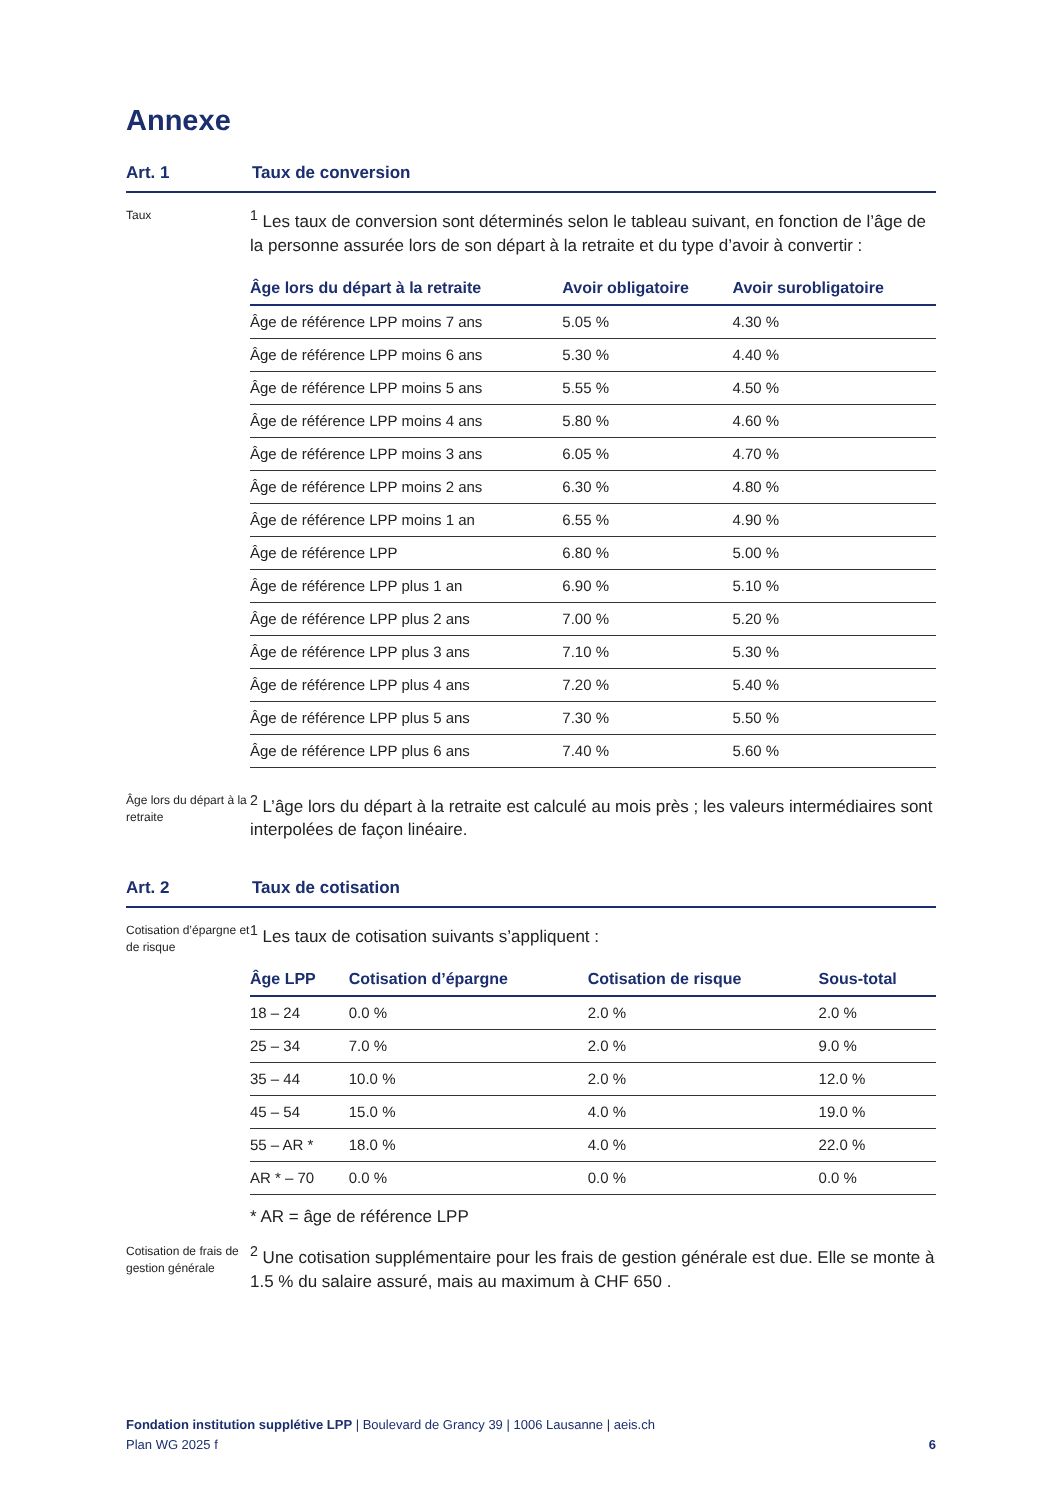Annexe
Art. 1 Taux de conversion
Taux
<sup>1</sup> Les taux de conversion sont déterminés selon le tableau suivant, en fonction de l’âge de la personne assurée lors de son départ à la retraite et du type d’avoir à convertir :
| Âge lors du départ à la retraite | Avoir obligatoire | Avoir surobligatoire |
| --- | --- | --- |
| Âge de référence LPP moins 7 ans | 5.05 % | 4.30 % |
| Âge de référence LPP moins 6 ans | 5.30 % | 4.40 % |
| Âge de référence LPP moins 5 ans | 5.55 % | 4.50 % |
| Âge de référence LPP moins 4 ans | 5.80 % | 4.60 % |
| Âge de référence LPP moins 3 ans | 6.05 % | 4.70 % |
| Âge de référence LPP moins 2 ans | 6.30 % | 4.80 % |
| Âge de référence LPP moins 1 an | 6.55 % | 4.90 % |
| Âge de référence LPP | 6.80 % | 5.00 % |
| Âge de référence LPP plus 1 an | 6.90 % | 5.10 % |
| Âge de référence LPP plus 2 ans | 7.00 % | 5.20 % |
| Âge de référence LPP plus 3 ans | 7.10 % | 5.30 % |
| Âge de référence LPP plus 4 ans | 7.20 % | 5.40 % |
| Âge de référence LPP plus 5 ans | 7.30 % | 5.50 % |
| Âge de référence LPP plus 6 ans | 7.40 % | 5.60 % |
Âge lors du départ à la retraite
<sup>2</sup> L’âge lors du départ à la retraite est calculé au mois près ; les valeurs intermédiaires sont interpolées de façon linéaire.
Art. 2 Taux de cotisation
Cotisation d’épargne et de risque
<sup>1</sup> Les taux de cotisation suivants s’appliquent :
| Âge LPP | Cotisation d’épargne | Cotisation de risque | Sous-total |
| --- | --- | --- | --- |
| 18 – 24 | 0.0 % | 2.0 % | 2.0 % |
| 25 – 34 | 7.0 % | 2.0 % | 9.0 % |
| 35 – 44 | 10.0 % | 2.0 % | 12.0 % |
| 45 – 54 | 15.0 % | 4.0 % | 19.0 % |
| 55 – AR * | 18.0 % | 4.0 % | 22.0 % |
| AR * – 70 | 0.0 % | 0.0 % | 0.0 % |
* AR = âge de référence LPP
Cotisation de frais de gestion générale
<sup>2</sup> Une cotisation supplémentaire pour les frais de gestion générale est due. Elle se monte à 1.5 % du salaire assuré, mais au maximum à CHF 650 .
Fondation institution supplétive LPP | Boulevard de Grancy 39 | 1006 Lausanne | aeis.ch
Plan WG 2025 f 6